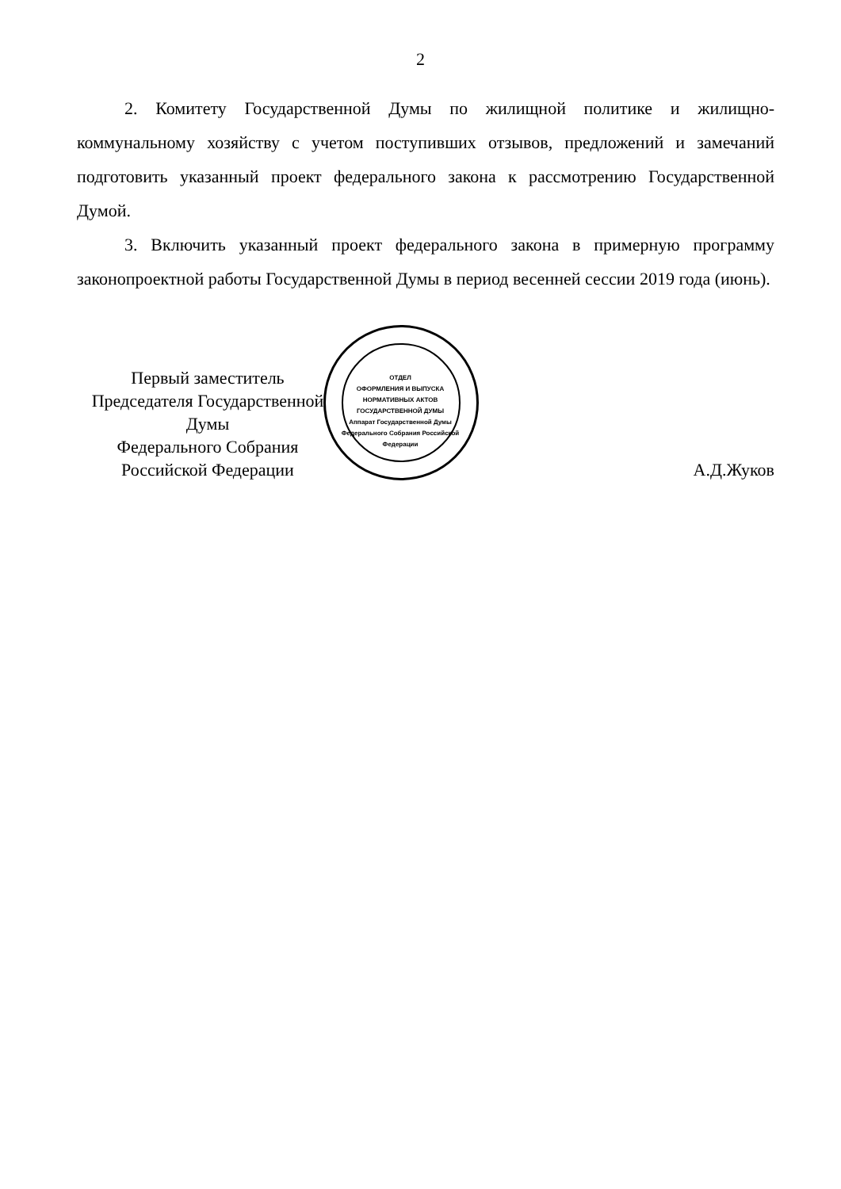2
2. Комитету Государственной Думы по жилищной политике и жилищно-коммунальному хозяйству с учетом поступивших отзывов, предложений и замечаний подготовить указанный проект федерального закона к рассмотрению Государственной Думой.
3. Включить указанный проект федерального закона в примерную программу законопроектной работы Государственной Думы в период весенней сессии 2019 года (июнь).
ОТДЕЛ
ОФОРМЛЕНИЯ И ВЫПУСКА НОРМАТИВНЫХ АКТОВ
ГОСУДАРСТВЕННОЙ ДУМЫ
Аппарат Государственной Думы Федерального Собрания Российской Федерации
Первый заместитель
Председателя Государственной Думы
Федерального Собрания
Российской Федерации
А.Д.Жуков